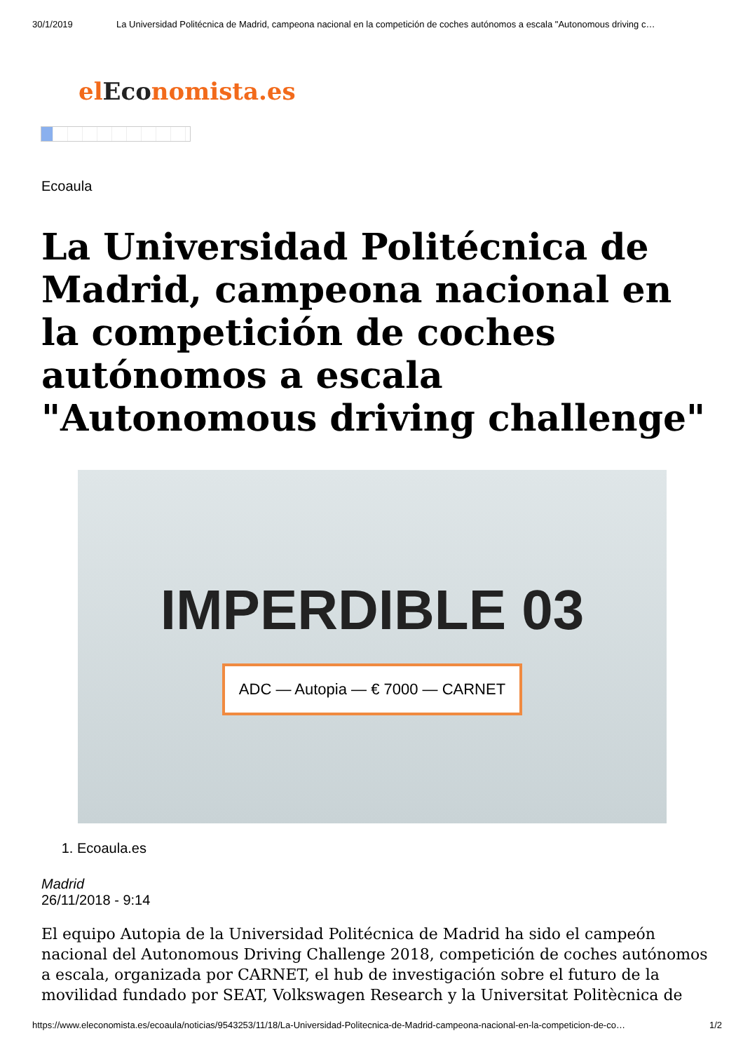30/1/2019 La Universidad Politécnica de Madrid, campeona nacional en la competición de coches autónomos a escala "Autonomous driving c…
elEconomista.es
Ecoaula
La Universidad Politécnica de Madrid, campeona nacional en la competición de coches autónomos a escala "Autonomous driving challenge"
IMPERDIBLE 03
ADC — Autopia — € 7000 — CARNET
1. Ecoaula.es
Madrid
26/11/2018 - 9:14
El equipo Autopia de la Universidad Politécnica de Madrid ha sido el campeón nacional del Autonomous Driving Challenge 2018, competición de coches autónomos a escala, organizada por CARNET, el hub de investigación sobre el futuro de la movilidad fundado por SEAT, Volkswagen Research y la Universitat Politècnica de
https://www.eleconomista.es/ecoaula/noticias/9543253/11/18/La-Universidad-Politecnica-de-Madrid-campeona-nacional-en-la-competicion-de-co… 1/2